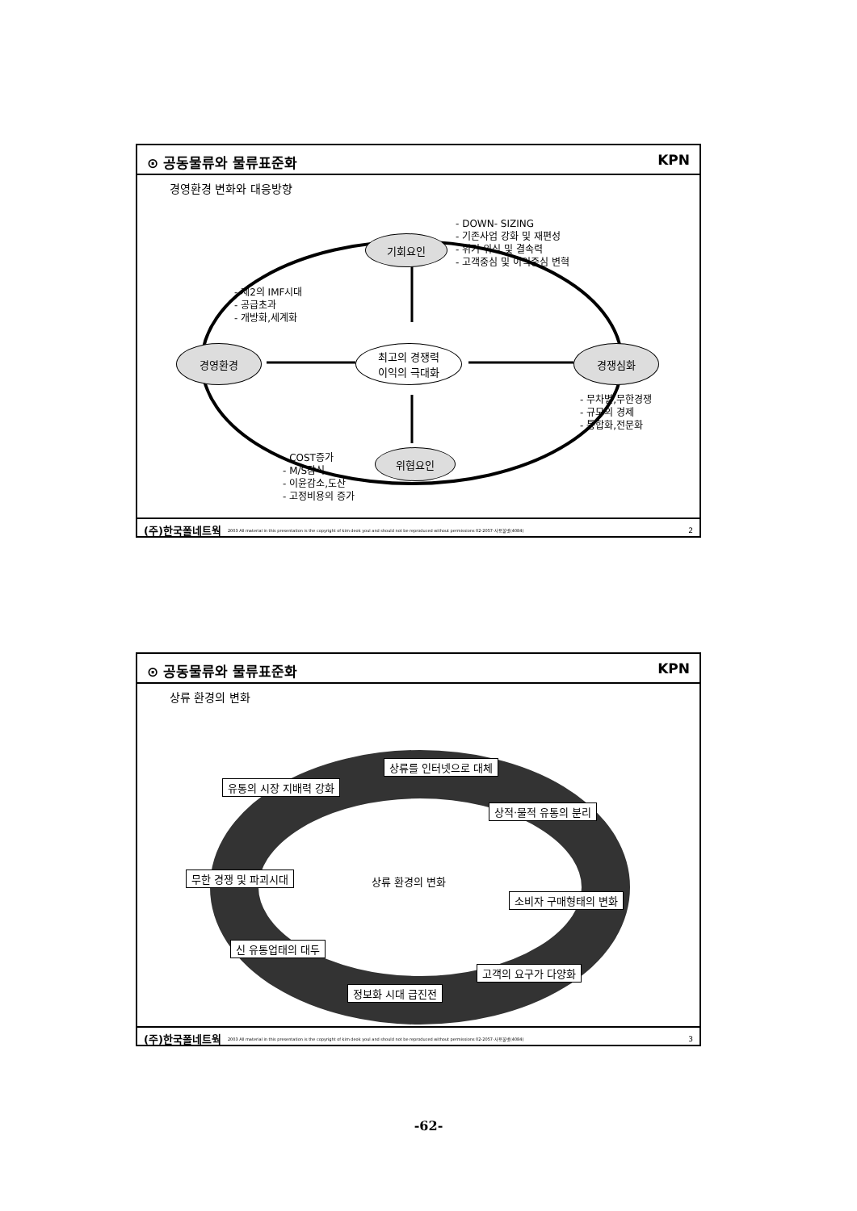⊙ 공동물류와 물류표준화 KPN
경영환경 변화와 대응방향
기회요인
최고의 경쟁력
이익의 극대화
경영환경 경쟁심화
위협요인
- DOWN- SIZING
- 기존사업 강화 및 재편성
- 위기 위식 및 결속력
- 고객중심 및 이익중심 변혁
- 제2의 IMF시대
- 공급초과
- 개방화,세계화
- 무차별,무한경쟁
- 규모의 경제
- 통합화,전문화
- COST증가
- M/S잠식
- 이윤감소,도산
- 고정비용의 증가
(주)한국폴네트웍 2003 All material in this presentation is the copyright of kim deok youl and should not be reproduced without permissions 02-2057-사용불벗(4084) 2
⊙ 공동물류와 물류표준화 KPN
상류 환경의 변화
상류 환경의 변화
상류를 인터넷으로 대체
유통의 시장 지배력 강화
상적·물적 유통의 분리
무한 경쟁 및 파괴시대
소비자 구매형태의 변화
신 유통업태의 대두
고객의 요구가 다양화
정보화 시대 급진전
(주)한국폴네트웍 2003 All material in this presentation is the copyright of kim deok youl and should not be reproduced without permissions 02-2057-사용불벗(4084) 3
-62-